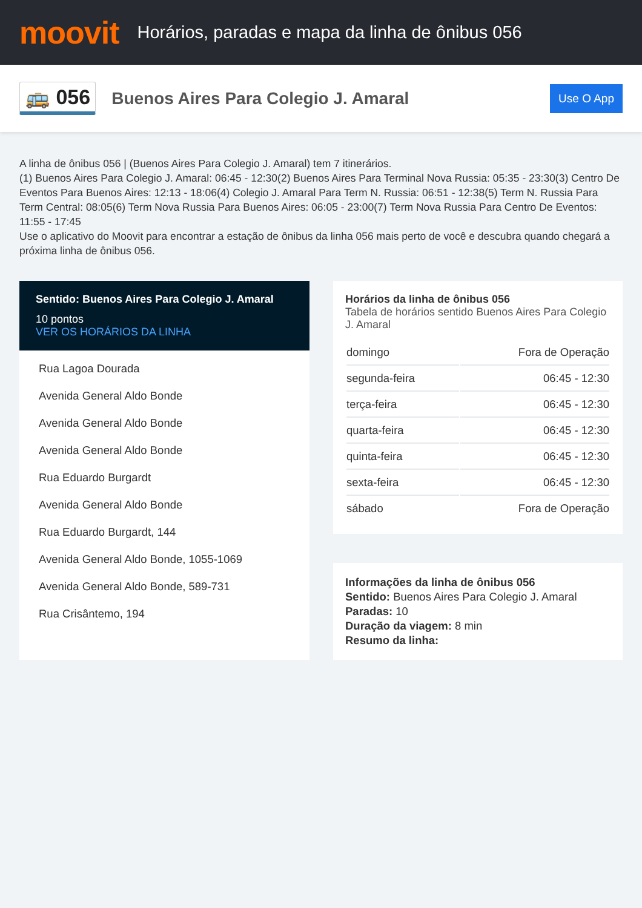moovit
Horários, paradas e mapa da linha de ônibus 056
🚌 056
Buenos Aires Para Colegio J. Amaral
Use O App
A linha de ônibus 056 | (Buenos Aires Para Colegio J. Amaral) tem 7 itinerários.
(1) Buenos Aires Para Colegio J. Amaral: 06:45 - 12:30(2) Buenos Aires Para Terminal Nova Russia: 05:35 - 23:30(3) Centro De Eventos Para Buenos Aires: 12:13 - 18:06(4) Colegio J. Amaral Para Term N. Russia: 06:51 - 12:38(5) Term N. Russia Para Term Central: 08:05(6) Term Nova Russia Para Buenos Aires: 06:05 - 23:00(7) Term Nova Russia Para Centro De Eventos: 11:55 - 17:45
Use o aplicativo do Moovit para encontrar a estação de ônibus da linha 056 mais perto de você e descubra quando chegará a próxima linha de ônibus 056.
Sentido: Buenos Aires Para Colegio J. Amaral
10 pontos
VER OS HORÁRIOS DA LINHA
Rua Lagoa Dourada
Avenida General Aldo Bonde
Avenida General Aldo Bonde
Avenida General Aldo Bonde
Rua Eduardo Burgardt
Avenida General Aldo Bonde
Rua Eduardo Burgardt, 144
Avenida General Aldo Bonde, 1055-1069
Avenida General Aldo Bonde, 589-731
Rua Crisântemo, 194
Horários da linha de ônibus 056
Tabela de horários sentido Buenos Aires Para Colegio J. Amaral
| domingo | Fora de Operação |
| segunda-feira | 06:45 - 12:30 |
| terça-feira | 06:45 - 12:30 |
| quarta-feira | 06:45 - 12:30 |
| quinta-feira | 06:45 - 12:30 |
| sexta-feira | 06:45 - 12:30 |
| sábado | Fora de Operação |
Informações da linha de ônibus 056
Sentido: Buenos Aires Para Colegio J. Amaral
Paradas: 10
Duração da viagem: 8 min
Resumo da linha: